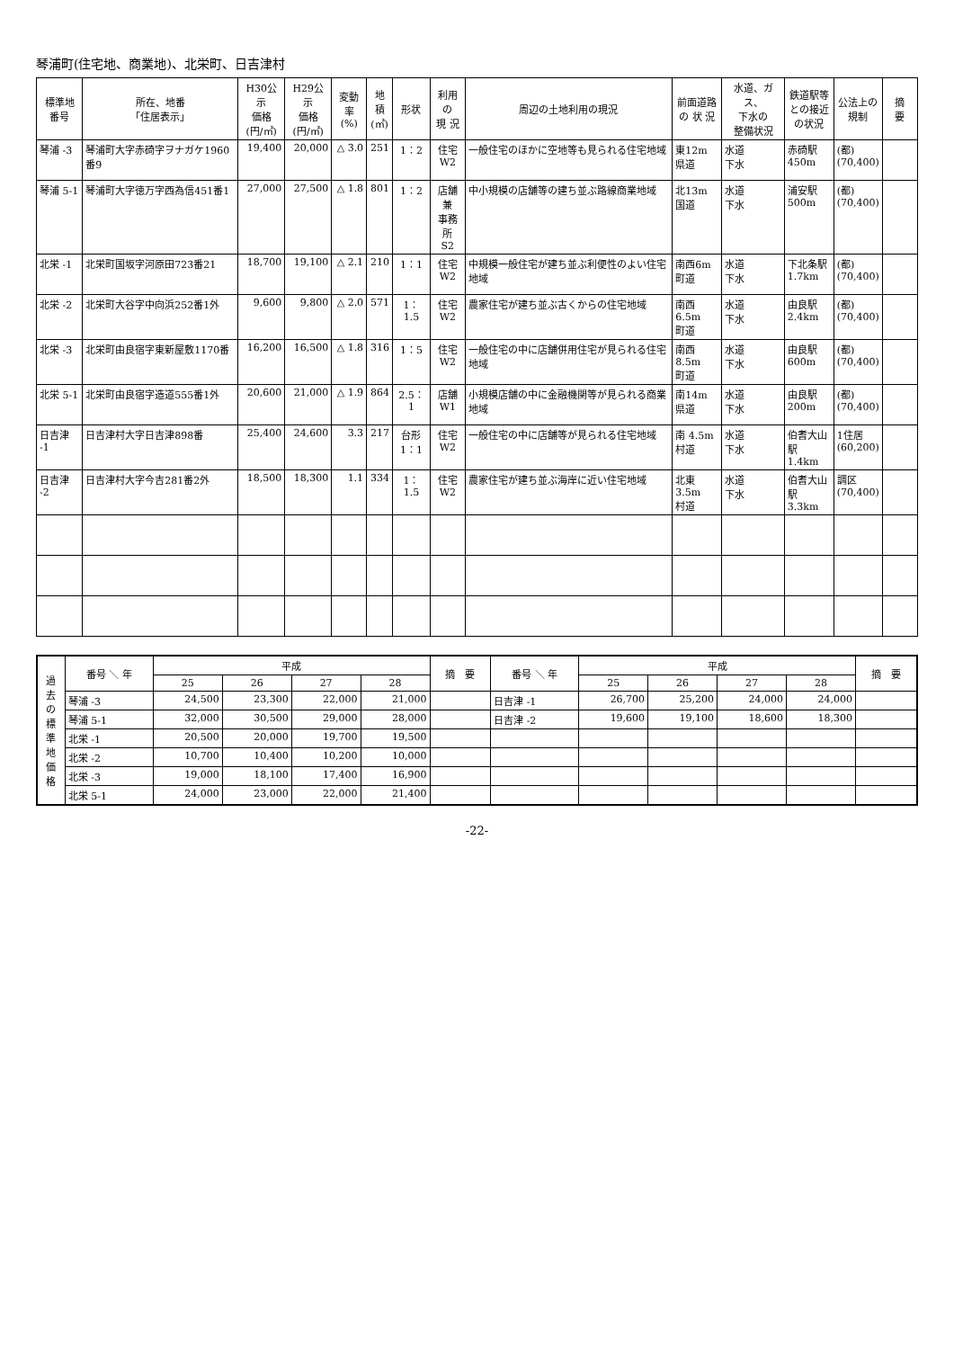琴浦町(住宅地、商業地)、北栄町、日吉津村
| 標準地 番号 | 所在、地番 「住居表示」 | H30公示 価格 (円/㎡) | H29公示 価格 (円/㎡) | 変動率 (%) | 地積 (㎡) | 形状 | 利用の 現 況 | 周辺の土地利用の現況 | 前面道路 の 状 況 | 水道、ガス、 下水の 整備状況 | 鉄道駅等 との接近 の状況 | 公法上の 規制 | 摘 要 |
| --- | --- | --- | --- | --- | --- | --- | --- | --- | --- | --- | --- | --- | --- |
| 琴浦 -3 | 琴浦町大字赤碕字ヲナガケ1960番9 | 19,400 | 20,000 | △ 3.0 | 251 | 1：2 | 住宅 W2 | 一般住宅のほかに空地等も見られる住宅地域 | 東12m 県道 | 水道 下水 | 赤碕駅 450m | (都) (70,400) | |
| 琴浦 5-1 | 琴浦町大字徳万字西為信451番1 | 27,000 | 27,500 | △ 1.8 | 801 | 1：2 | 店舗兼 事務所 S2 | 中小規模の店舗等の建ち並ぶ路線商業地域 | 北13m 国道 | 水道 下水 | 浦安駅 500m | (都) (70,400) | |
| 北栄 -1 | 北栄町国坂字河原田723番21 | 18,700 | 19,100 | △ 2.1 | 210 | 1：1 | 住宅 W2 | 中規模一般住宅が建ち並ぶ利便性のよい住宅地域 | 南西6m 町道 | 水道 下水 | 下北条駅 1.7km | (都) (70,400) | |
| 北栄 -2 | 北栄町大谷字中向浜252番1外 | 9,600 | 9,800 | △ 2.0 | 571 | 1：1.5 | 住宅 W2 | 農家住宅が建ち並ぶ古くからの住宅地域 | 南西6.5m 町道 | 水道 下水 | 由良駅 2.4km | (都) (70,400) | |
| 北栄 -3 | 北栄町由良宿字東新屋敷1170番 | 16,200 | 16,500 | △ 1.8 | 316 | 1：5 | 住宅 W2 | 一般住宅の中に店舗併用住宅が見られる住宅地域 | 南西8.5m 町道 | 水道 下水 | 由良駅 600m | (都) (70,400) | |
| 北栄 5-1 | 北栄町由良宿字造道555番1外 | 20,600 | 21,000 | △ 1.9 | 864 | 2.5：1 | 店舗 W1 | 小規模店舗の中に金融機関等が見られる商業地域 | 南14m 県道 | 水道 下水 | 由良駅 200m | (都) (70,400) | |
| 日吉津 -1 | 日吉津村大字日吉津898番 | 25,400 | 24,600 | 3.3 | 217 | 台形 1：1 | 住宅 W2 | 一般住宅の中に店舗等が見られる住宅地域 | 南 4.5m 村道 | 水道 下水 | 伯耆大山 駅 1.4km | 1住居 (60,200) | |
| 日吉津 -2 | 日吉津村大字今吉281番2外 | 18,500 | 18,300 | 1.1 | 334 | 1：1.5 | 住宅 W2 | 農家住宅が建ち並ぶ海岸に近い住宅地域 | 北東3.5m 村道 | 水道 下水 | 伯耆大山 駅 3.3km | 調区 (70,400) | |
| 過 去 の 標 準 地 価 格 | 番号 ＼ 年 | 平成 | | | | 摘 要 | 番号 ＼ 年 | 平成 | | | | 摘 要 |
| --- | --- | --- | --- | --- | --- | --- | --- | --- | --- | --- | --- | --- |
| | | 25 | 26 | 27 | 28 | | | 25 | 26 | 27 | 28 | |
| | 琴浦 -3 | 24,500 | 23,300 | 22,000 | 21,000 | | 日吉津 -1 | 26,700 | 25,200 | 24,000 | 24,000 | |
| | 琴浦 5-1 | 32,000 | 30,500 | 29,000 | 28,000 | | 日吉津 -2 | 19,600 | 19,100 | 18,600 | 18,300 | |
| | 北栄 -1 | 20,500 | 20,000 | 19,700 | 19,500 | | | | | | | |
| | 北栄 -2 | 10,700 | 10,400 | 10,200 | 10,000 | | | | | | | |
| | 北栄 -3 | 19,000 | 18,100 | 17,400 | 16,900 | | | | | | | |
| | 北栄 5-1 | 24,000 | 23,000 | 22,000 | 21,400 | | | | | | | |
-22-